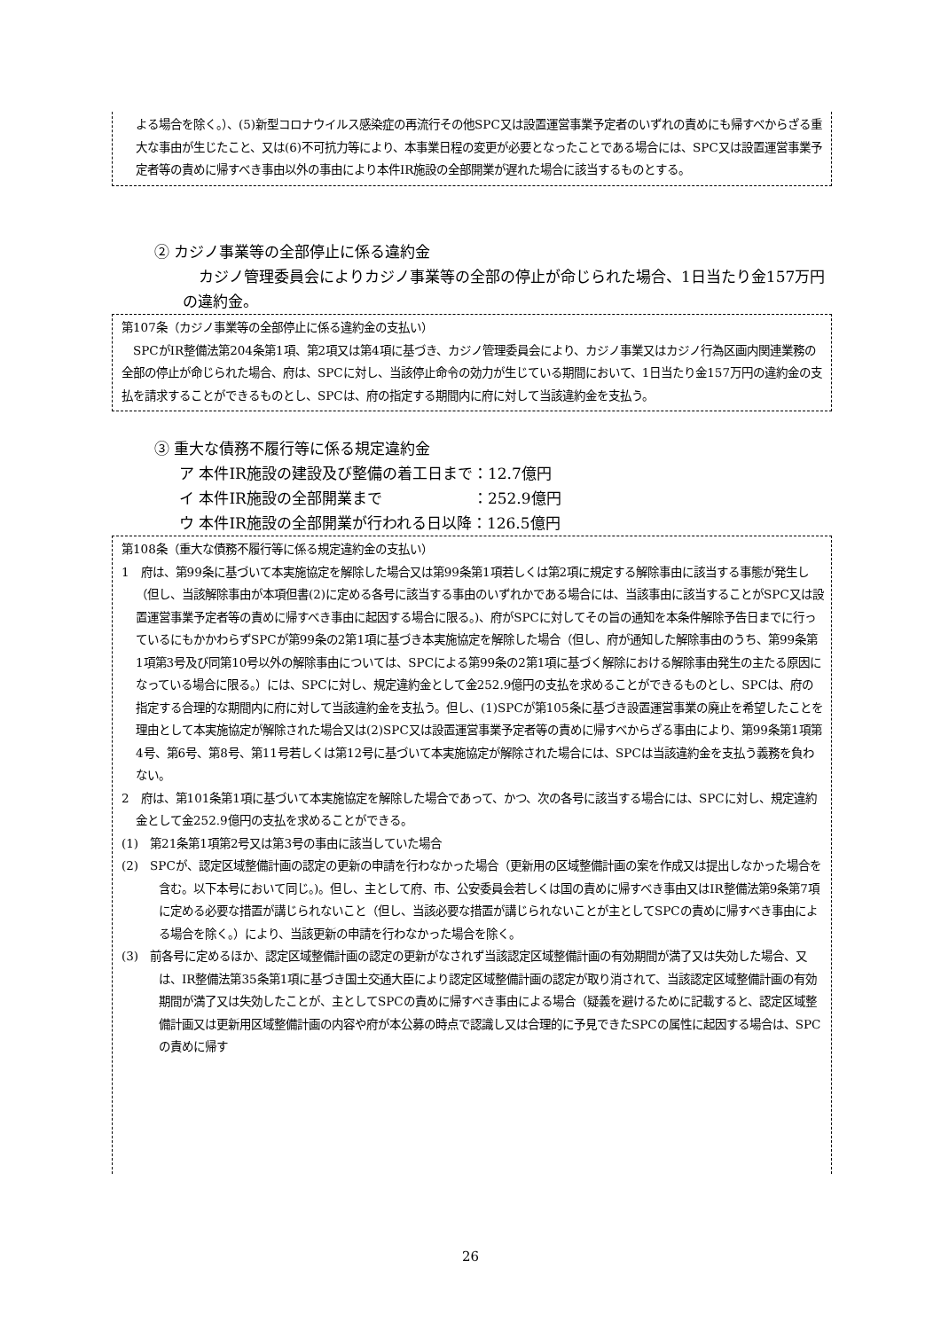よる場合を除く。）、(5)新型コロナウイルス感染症の再流行その他SPC又は設置運営事業予定者のいずれの責めにも帰すべからざる重大な事由が生じたこと、又は(6)不可抗力等により、本事業日程の変更が必要となったことである場合には、SPC又は設置運営事業予定者等の責めに帰すべき事由以外の事由により本件IR施設の全部開業が遅れた場合に該当するものとする。
② カジノ事業等の全部停止に係る違約金
カジノ管理委員会によりカジノ事業等の全部の停止が命じられた場合、1日当たり金157万円の違約金。
第107条（カジノ事業等の全部停止に係る違約金の支払い）
　SPCがIR整備法第204条第1項、第2項又は第4項に基づき、カジノ管理委員会により、カジノ事業又はカジノ行為区画内関連業務の全部の停止が命じられた場合、府は、SPCに対し、当該停止命令の効力が生じている期間において、1日当たり金157万円の違約金の支払を請求することができるものとし、SPCは、府の指定する期間内に府に対して当該違約金を支払う。
③ 重大な債務不履行等に係る規定違約金
ア 本件IR施設の建設及び整備の着工日まで：12.7億円
イ 本件IR施設の全部開業まで　　　　　　：252.9億円
ウ 本件IR施設の全部開業が行われる日以降：126.5億円
第108条（重大な債務不履行等に係る規定違約金の支払い）
1　府は、第99条に基づいて本実施協定を解除した場合又は第99条第1項若しくは第2項に規定する解除事由に該当する事態が発生し（但し、当該解除事由が本項但書(2)に定める各号に該当する事由のいずれかである場合には、当該事由に該当することがSPC又は設置運営事業予定者等の責めに帰すべき事由に起因する場合に限る。)、府がSPCに対してその旨の通知を本条件解除予告日までに行っているにもかかわらずSPCが第99条の2第1項に基づき本実施協定を解除した場合（但し、府が通知した解除事由のうち、第99条第1項第3号及び同第10号以外の解除事由については、SPCによる第99条の2第1項に基づく解除における解除事由発生の主たる原因になっている場合に限る。）には、SPCに対し、規定違約金として金252.9億円の支払を求めることができるものとし、SPCは、府の指定する合理的な期間内に府に対して当該違約金を支払う。但し、(1)SPCが第105条に基づき設置運営事業の廃止を希望したことを理由として本実施協定が解除された場合又は(2)SPC又は設置運営事業予定者等の責めに帰すべからざる事由により、第99条第1項第4号、第6号、第8号、第11号若しくは第12号に基づいて本実施協定が解除された場合には、SPCは当該違約金を支払う義務を負わない。
2　府は、第101条第1項に基づいて本実施協定を解除した場合であって、かつ、次の各号に該当する場合には、SPCに対し、規定違約金として金252.9億円の支払を求めることができる。
(1)　第21条第1項第2号又は第3号の事由に該当していた場合
(2)　SPCが、認定区域整備計画の認定の更新の申請を行わなかった場合（更新用の区域整備計画の案を作成又は提出しなかった場合を含む。以下本号において同じ。)。但し、主として府、市、公安委員会若しくは国の責めに帰すべき事由又はIR整備法第9条第7項に定める必要な措置が講じられないこと（但し、当該必要な措置が講じられないことが主としてSPCの責めに帰すべき事由による場合を除く。）により、当該更新の申請を行わなかった場合を除く。
(3)　前各号に定めるほか、認定区域整備計画の認定の更新がなされず当該認定区域整備計画の有効期間が満了又は失効した場合、又は、IR整備法第35条第1項に基づき国土交通大臣により認定区域整備計画の認定が取り消されて、当該認定区域整備計画の有効期間が満了又は失効したことが、主としてSPCの責めに帰すべき事由による場合（疑義を避けるために記載すると、認定区域整備計画又は更新用区域整備計画の内容や府が本公募の時点で認識し又は合理的に予見できたSPCの属性に起因する場合は、SPCの責めに帰す
26